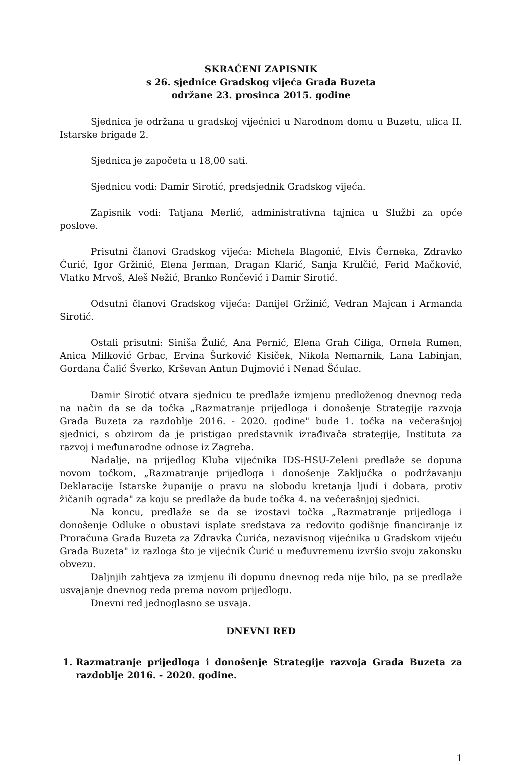SKRAĆENI ZAPISNIK
s 26. sjednice Gradskog vijeća Grada Buzeta
održane 23. prosinca 2015. godine
Sjednica je održana u gradskoj vijećnici u Narodnom domu u Buzetu, ulica II. Istarske brigade 2.
Sjednica je započeta u 18,00 sati.
Sjednicu vodi: Damir Sirotić, predsjednik Gradskog vijeća.
Zapisnik vodi: Tatjana Merlić, administrativna tajnica u Službi za opće poslove.
Prisutni članovi Gradskog vijeća: Michela Blagonić, Elvis Černeka, Zdravko Ćurić, Igor Gržinić, Elena Jerman, Dragan Klarić, Sanja Krulčić, Ferid Mačković, Vlatko Mrvoš, Aleš Nežić, Branko Rončević i Damir Sirotić.
Odsutni članovi Gradskog vijeća: Danijel Gržinić, Vedran Majcan i Armanda Sirotić.
Ostali prisutni: Siniša Žulić, Ana Pernić, Elena Grah Ciliga, Ornela Rumen, Anica Milković Grbac, Ervina Šurković Kisiček, Nikola Nemarnik, Lana Labinjan, Gordana Čalić Šverko, Krševan Antun Dujmović i Nenad Šćulac.
Damir Sirotić otvara sjednicu te predlaže izmjenu predloženog dnevnog reda na način da se da točka „Razmatranje prijedloga i donošenje Strategije razvoja Grada Buzeta za razdoblje 2016. - 2020. godine" bude 1. točka na večerašnjoj sjednici, s obzirom da je pristigao predstavnik izrađivača strategije, Instituta za razvoj i međunarodne odnose iz Zagreba.
Nadalje, na prijedlog Kluba vijećnika IDS-HSU-Zeleni predlaže se dopuna novom točkom, „Razmatranje prijedloga i donošenje Zaključka o podržavanju Deklaracije Istarske županije o pravu na slobodu kretanja ljudi i dobara, protiv žičanih ograda" za koju se predlaže da bude točka 4. na večerašnjoj sjednici.
Na koncu, predlaže se da se izostavi točka „Razmatranje prijedloga i donošenje Odluke o obustavi isplate sredstava za redovito godišnje financiranje iz Proračuna Grada Buzeta za Zdravka Ćurića, nezavisnog vijećnika u Gradskom vijeću Grada Buzeta" iz razloga što je vijećnik Ćurić u međuvremenu izvršio svoju zakonsku obvezu.
Daljnjih zahtjeva za izmjenu ili dopunu dnevnog reda nije bilo, pa se predlaže usvajanje dnevnog reda prema novom prijedlogu.
Dnevni red jednoglasno se usvaja.
DNEVNI RED
1. Razmatranje prijedloga i donošenje Strategije razvoja Grada Buzeta za razdoblje 2016. - 2020. godine.
1